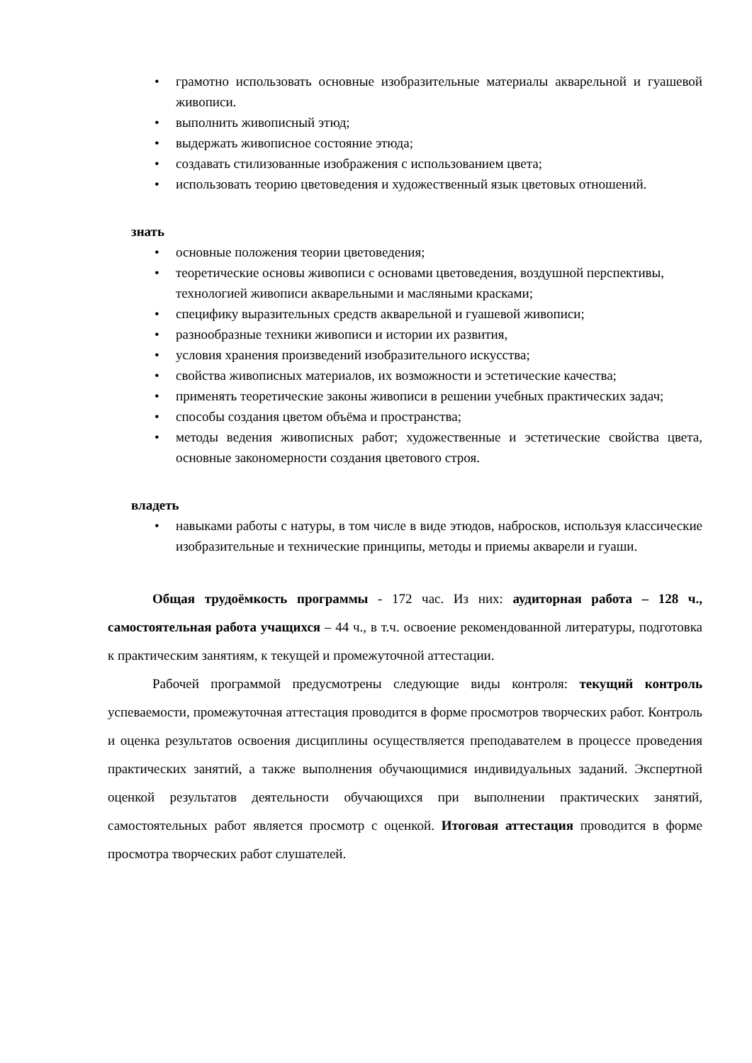• грамотно использовать основные изобразительные материалы акварельной и гуашевой живописи.
• выполнить живописный этюд;
• выдержать живописное состояние этюда;
• создавать стилизованные изображения с использованием цвета;
• использовать теорию цветоведения и художественный язык цветовых отношений.
знать
• основные положения теории цветоведения;
• теоретические основы живописи с основами цветоведения, воздушной перспективы, технологией живописи акварельными и масляными красками;
• специфику выразительных средств акварельной и гуашевой живописи;
• разнообразные техники живописи и истории их развития,
• условия хранения произведений изобразительного искусства;
• свойства живописных материалов, их возможности и эстетические качества;
• применять теоретические законы живописи в решении учебных практических задач;
• способы создания цветом объёма и пространства;
• методы ведения живописных работ; художественные и эстетические свойства цвета, основные закономерности создания цветового строя.
владеть
• навыками работы с натуры, в том числе в виде этюдов, набросков, используя классические изобразительные и технические принципы, методы и приемы акварели и гуаши.
Общая трудоёмкость программы - 172 час. Из них: аудиторная работа – 128 ч., самостоятельная работа учащихся – 44 ч., в т.ч. освоение рекомендованной литературы, подготовка к практическим занятиям, к текущей и промежуточной аттестации.
Рабочей программой предусмотрены следующие виды контроля: текущий контроль успеваемости, промежуточная аттестация проводится в форме просмотров творческих работ. Контроль и оценка результатов освоения дисциплины осуществляется преподавателем в процессе проведения практических занятий, а также выполнения обучающимися индивидуальных заданий. Экспертной оценкой результатов деятельности обучающихся при выполнении практических занятий, самостоятельных работ является просмотр с оценкой. Итоговая аттестация проводится в форме просмотра творческих работ слушателей.